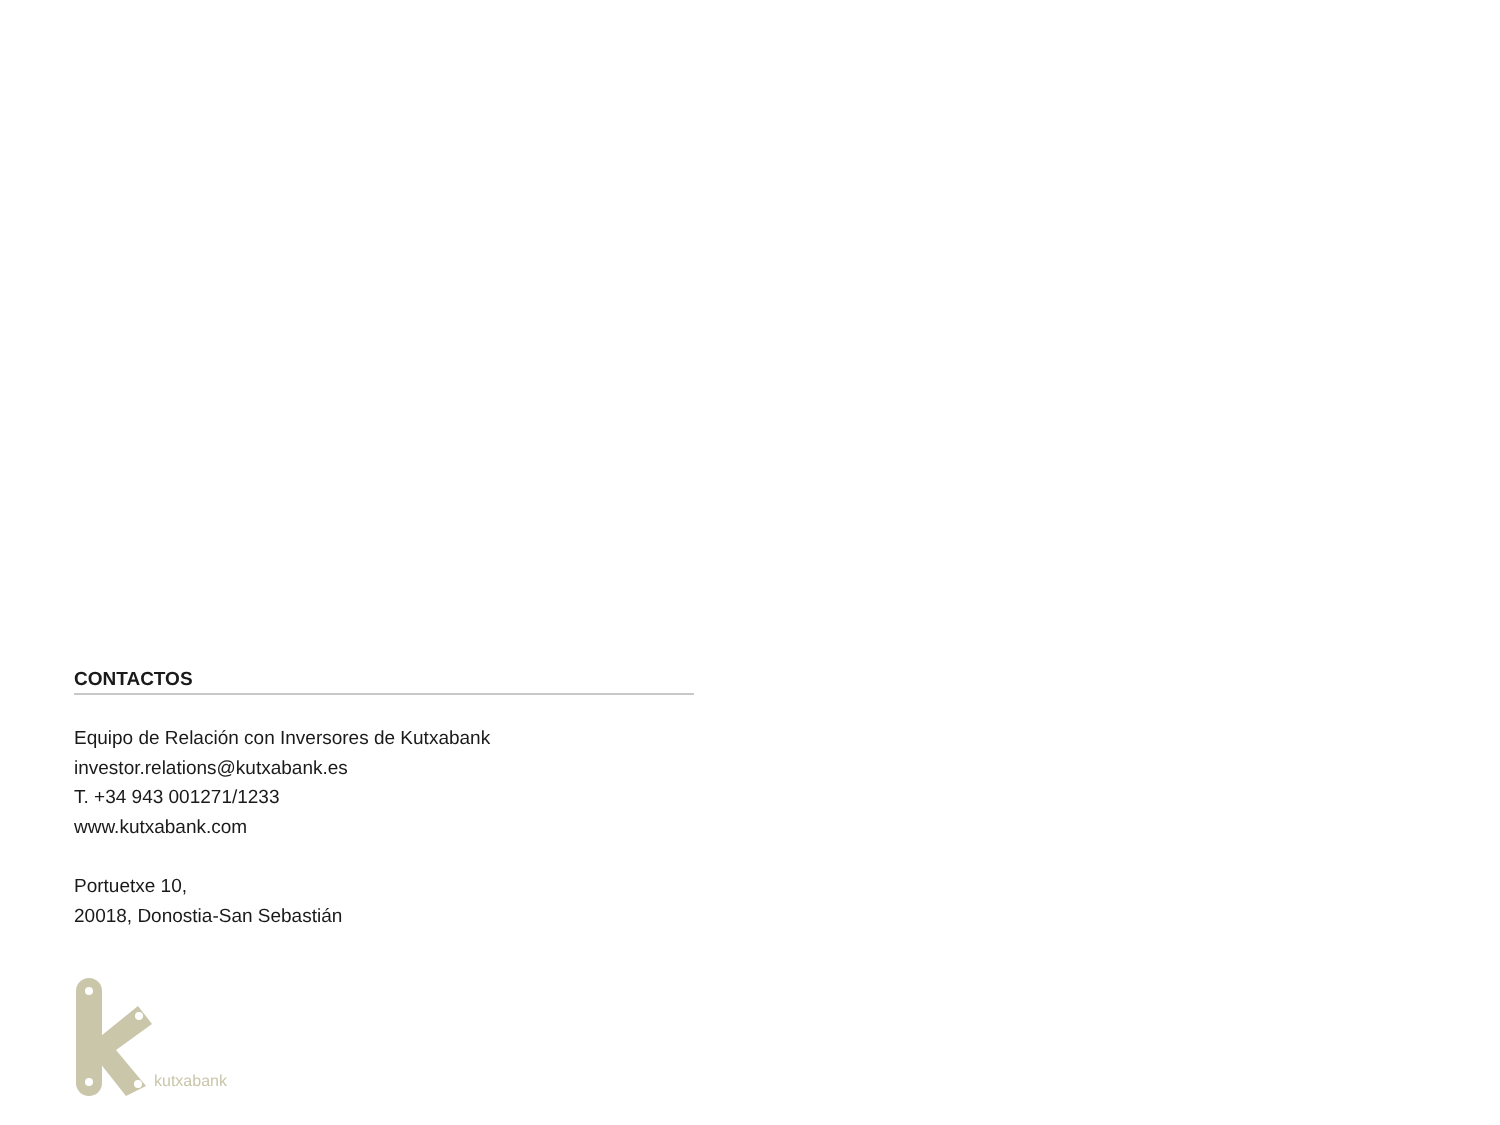CONTACTOS
Equipo de Relación con Inversores de Kutxabank
investor.relations@kutxabank.es
T. +34 943 001271/1233
www.kutxabank.com
Portuetxe 10,
20018, Donostia-San Sebastián
kutxabank